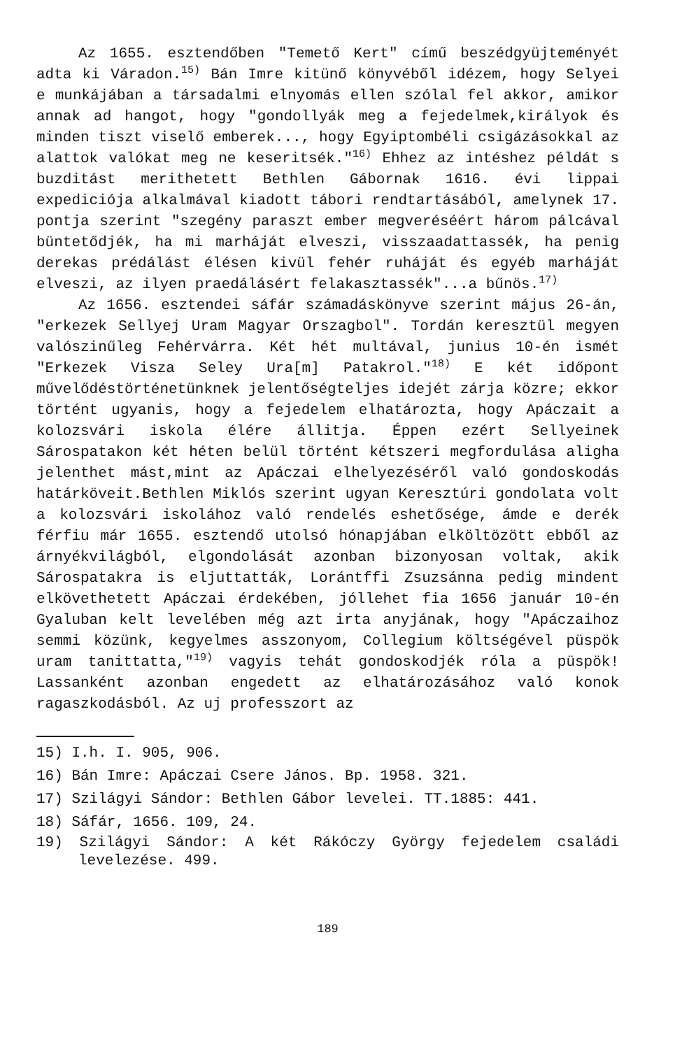Az 1655. esztendőben "Temető Kert" című beszédgyüjteményét adta ki Váradon.<sup>15)</sup> Bán Imre kitünő könyvéből idézem, hogy Selyei e munkájában a társadalmi elnyomás ellen szólal fel akkor, amikor annak ad hangot, hogy "gondollyák meg a fejedelmek,királyok és minden tiszt viselő emberek..., hogy Egyiptombéli csigázásokkal az alattok valókat meg ne keseritsék."<sup>16)</sup> Ehhez az intéshez példát s buzditást merithetett Bethlen Gábornak 1616. évi lippai expediciója alkalmával kiadott tábori rendtartásából, amelynek 17. pontja szerint "szegény paraszt ember megveréséért három pálcával büntetődjék, ha mi marháját elveszi, visszaadattassék, ha penig derekas prédálást élésen kivül fehér ruháját és egyéb marháját elveszi, az ilyen praedálásért felakasztassék"...a bűnös.<sup>17)</sup>
Az 1656. esztendei sáfár számadáskönyve szerint május 26-án, "erkezek Sellyej Uram Magyar Orszagbol". Tordán keresztül megyen valószinűleg Fehérvárra. Két hét multával, junius 10-én ismét "Erkezek Visza Seley Ura[m] Patakrol."<sup>18)</sup> E két időpont művelődéstörténetünknek jelentőségteljes idejét zárja közre; ekkor történt ugyanis, hogy a fejedelem elhatározta, hogy Apáczait a kolozsvári iskola élére állitja. Éppen ezért Sellyeinek Sárospatakon két héten belül történt kétszeri megfordulása aligha jelenthet mást,mint az Apáczai elhelyezéséről való gondoskodás határköveit.Bethlen Miklós szerint ugyan Keresztúri gondolata volt a kolozsvári iskolához való rendelés eshetősége, ámde e derék férfiu már 1655. esztendő utolsó hónapjában elköltözött ebből az árnyékvilágból, elgondolását azonban bizonyosan voltak, akik Sárospatakra is eljuttatták, Lorántffi Zsuzsánna pedig mindent elkövethetett Apáczai érdekében, jóllehet fia 1656 január 10-én Gyaluban kelt levelében még azt irta anyjának, hogy "Apáczaihoz semmi közünk, kegyelmes asszonyom, Collegium költségével püspök uram tanittatta,"<sup>19)</sup> vagyis tehát gondoskodjék róla a püspök! Lassanként azonban engedett az elhatározásához való konok ragaszkodásból. Az uj professzort az
15) I.h. I. 905, 906.
16) Bán Imre: Apáczai Csere János. Bp. 1958. 321.
17) Szilágyi Sándor: Bethlen Gábor levelei. TT.1885: 441.
18) Sáfár, 1656. 109, 24.
19) Szilágyi Sándor: A két Rákóczy György fejedelem családi levelezése. 499.
189